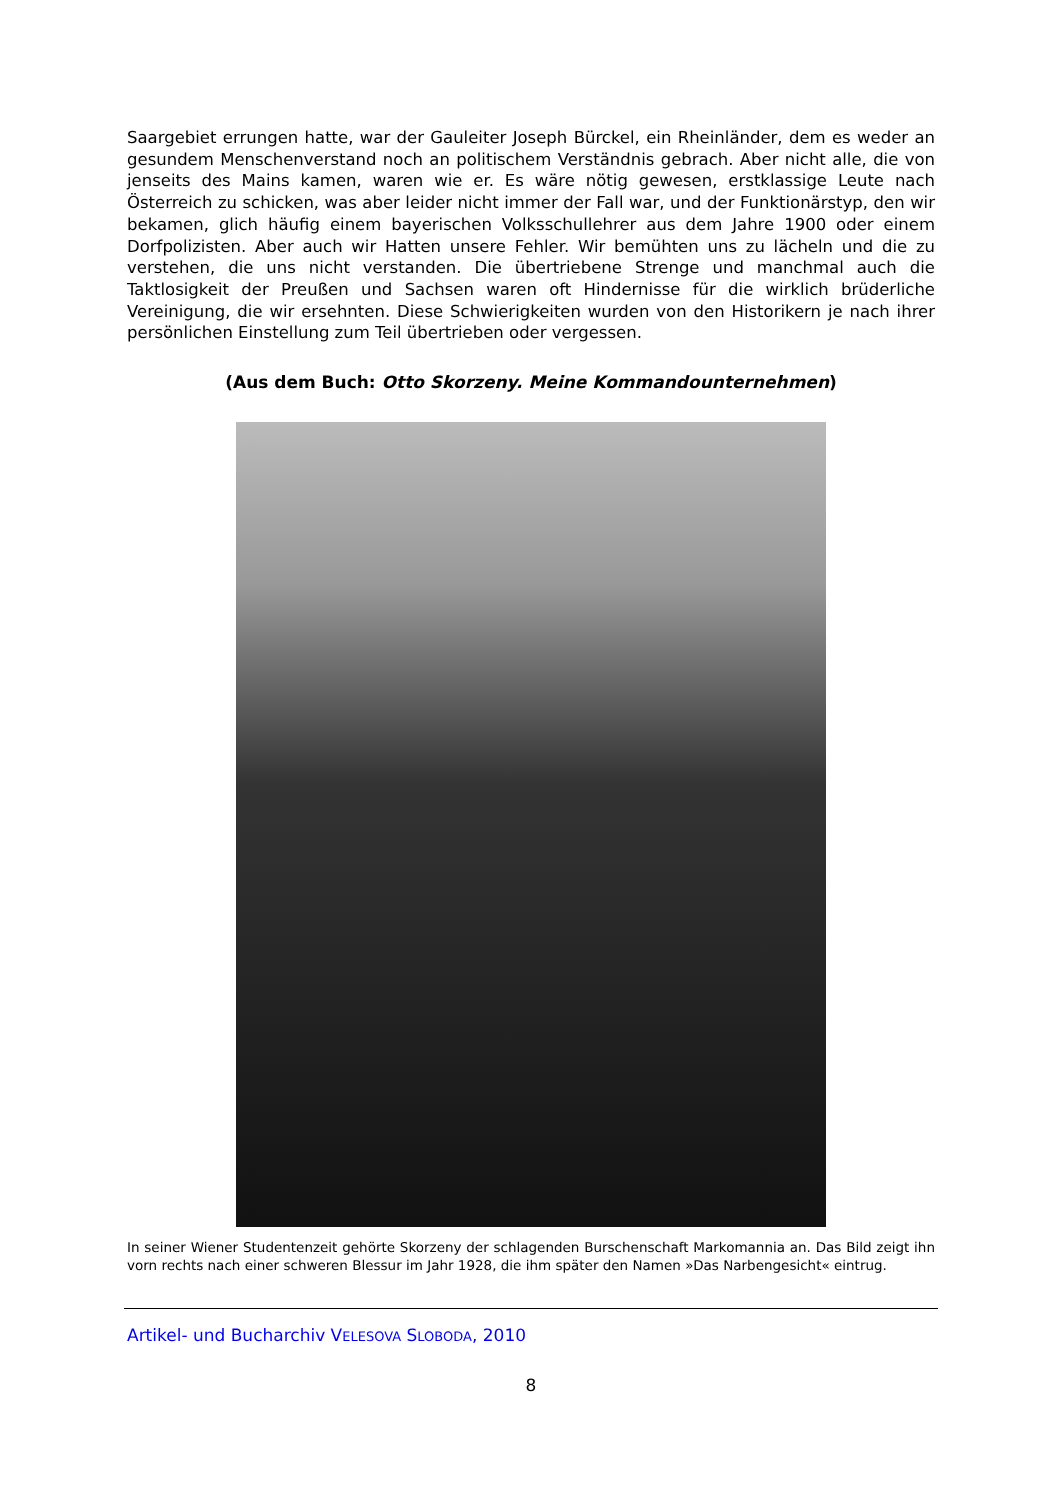Saargebiet errungen hatte, war der Gauleiter Joseph Bürckel, ein Rheinländer, dem es weder an gesundem Menschenverstand noch an politischem Verständnis gebrach. Aber nicht alle, die von jenseits des Mains kamen, waren wie er. Es wäre nötig gewesen, erstklassige Leute nach Österreich zu schicken, was aber leider nicht immer der Fall war, und der Funktionärstyp, den wir bekamen, glich häufig einem bayerischen Volksschullehrer aus dem Jahre 1900 oder einem Dorfpolizisten. Aber auch wir Hatten unsere Fehler. Wir bemühten uns zu lächeln und die zu verstehen, die uns nicht verstanden. Die übertriebene Strenge und manchmal auch die Taktlosigkeit der Preußen und Sachsen waren oft Hindernisse für die wirklich brüderliche Vereinigung, die wir ersehnten. Diese Schwierigkeiten wurden von den Historikern je nach ihrer persönlichen Einstellung zum Teil übertrieben oder vergessen.
(Aus dem Buch: Otto Skorzeny. Meine Kommandounternehmen)
In seiner Wiener Studentenzeit gehörte Skorzeny der schlagenden Burschenschaft Markomannia an. Das Bild zeigt ihn vorn rechts nach einer schweren Blessur im Jahr 1928, die ihm später den Namen »Das Narbengesicht« eintrug.
Artikel- und Bucharchiv VELESOVA SLOBODA, 2010
8